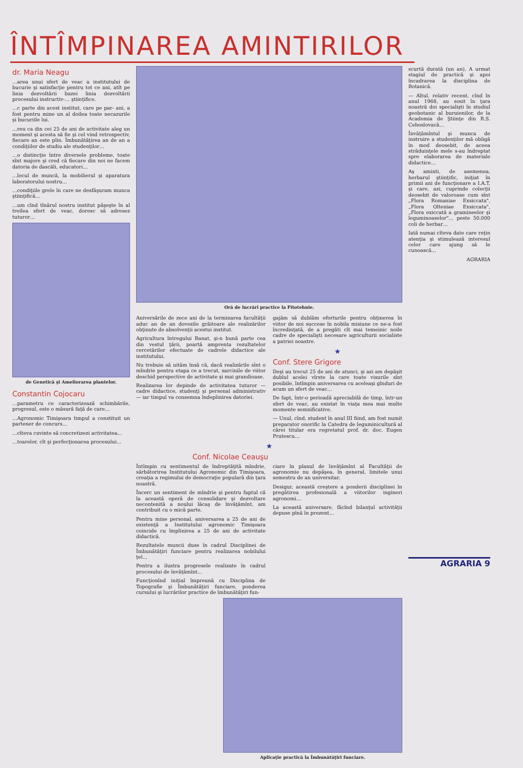ÎNTÎMPINAREA AMINTIRILOR
dr. Maria Neagu
…area unui sfert de veac a institutului de bucurie şi satisfacţie pentru tot ce ani, atît pe linia dezvoltării bazei linia dezvoltării procesului instructiv-… ştiinţifice.
…c parte din acest institut, care pe par- ani, a fost pentru mine un al doilea toate necazurile şi bucuriile lui.
…reu ca din cei 25 de ani de activitate aleg un moment şi acesta să fie şi cel vind retrospectiv, fiecare an este plin. Îmbunătăţirea an de an a condiţiilor de studiu ale studenţilor…
…o distincţie între diversele probleme, toate sînt majore şi cred că fiecare din noi ne facem datoria de dascăli, educatori…
…locul de muncă, la mobilierul şi aparatura laboratorului nostru…
…condiţiile grele în care ne desfăşuram munca ştiinţifică…
…um cînd tînărul nostru institut păşeşte în al treilea sfert de veac, doresc să adresez tuturor…
de Genetică şi Ameliorarea plantelor.
Constantin Cojocaru
…parametru ce caracterizează schimbările, progresul, este o măsură faţă de care…
…Agronomic Timişoara timpul a constituit un partener de concurs…
…cîteva cuvinte să concretizezi activitatea…
…toarelor, cît şi perfecţionarea procesului…
Oră de lucrări practice la Fitotehnie.
Aniversările de zece ani de la terminarea facultăţii aduc an de an dovezile grăitoare ale realizărilor obţinute de absolvenţii acestui institut.
Agricultura întregului Banat, şi-n bună parte cea din vestul ţării, poartă amprenta rezultatelor cercetărilor efectuate de cadrele didactice ale institutului.
Nu trebuie să uităm însă că, dacă realizările sînt o mîndrie pentru etapa ce a trecut, sarcinile de viitor deschid perspective de activitate şi mai grandioase.
Realizarea lor depinde de activitatea tuturor — cadre didactice, studenţi şi personal administrativ — iar timpul va consemna îndeplinirea datoriei.
gajăm să dublăm eforturile pentru obţinerea în viitor de noi succese în nobila misiune ce ne-a fost încredinţată, de a pregăti cît mai temeinic noile cadre de specialişti necesare agriculturii socialiste a patriei noastre.
★
Conf. Stere Grigore
Deşi au trecut 25 de ani de atunci, şi azi am depăşit dublul acelei vîrste la care toate visurile sînt posibile, întîmpin aniversarea cu aceleaşi gînduri de acum un sfert de veac…
De fapt, într-o perioadă apreciabilă de timp, într-un sfert de veac, au existat în viaţa mea mai multe momente semnificative.
— Unul, cînd, student în anul III fiind, am fost numit preparator onorific la Catedra de leguminicultură al cărei titular era regretatul prof. dr. doc. Eugen Prutescu…
★
Conf. Nicolae Ceauşu
Întîmpin cu sentimentul de îndreptăţită mîndrie, sărbătorirea Institutului Agronomic din Timişoara, creaţia a regimului de democraţie populară din ţara noastră.
Încerc un sentiment de mîndrie şi pentru faptul că la această operă de consolidare şi dezvoltare necontenită a noului lăcaş de învăţămînt, am contribuit cu o mică parte.
Pentru mine personal, aniversarea a 25 de ani de existenţă a Institutului agronomic Timişoara coincide cu împlinirea a 25 de ani de activitate didactică.
Rezultatele muncii duse în cadrul Disciplinei de Îmbunătăţiri funciare pentru realizarea nobilului ţel…
Pentru a ilustra progresele realizate în cadrul procesului de învăţămînt…
Funcţionînd iniţial împreună cu Disciplina de Topografie şi Îmbunătăţiri funciare, ponderea cursului şi lucrărilor practice de îmbunătăţiri fun-
ciare în planul de învăţămînt al Facultăţii de agronomie nu depăşea, în general, limitele unui semestru de an universitar.
Desigur, această creştere a ponderii disciplinei în pregătirea profesională a viitorilor ingineri agronomi…
La această aniversare, făcînd bilanţul activităţii depuse pînă în prezent…
Aplicaţie practică la Îmbunătăţiri funciare.
scurtă durată (un an). A urmat stagiul de practică şi apoi încadrarea la disciplina de Botanică.
— Altul, relativ recent, cînd în anul 1968, au sosit în ţara noastră doi specialişti în studiul geobotanic al buruienilor, de la Academia de Ştiinţe din R.S. Cehoslovacă…
Învăţămîntul şi munca de instruire a studenţilor mă obligă în mod deosebit, de aceea străduinţele mele s-au îndreptat spre elaborarea de materiale didactice…
Aş aminti, de asemenea, herbarul ştiinţific, iniţiat în primii ani de funcţionare a I.A.T. şi care, azi, cuprinde colecţii deosebit de valoroase cum sînt „Flora Romaniae Exsiccata", „Flora Olteniae Exsiccata", „Flora exiccată a gramineelor şi leguminoaselor"… peste 50.000 coli de herbar…
Iată numai cîteva date care reţin atenţia şi stimulează interesul celor care ajung să le cunoască…
AGRARIA
AGRARIA 9